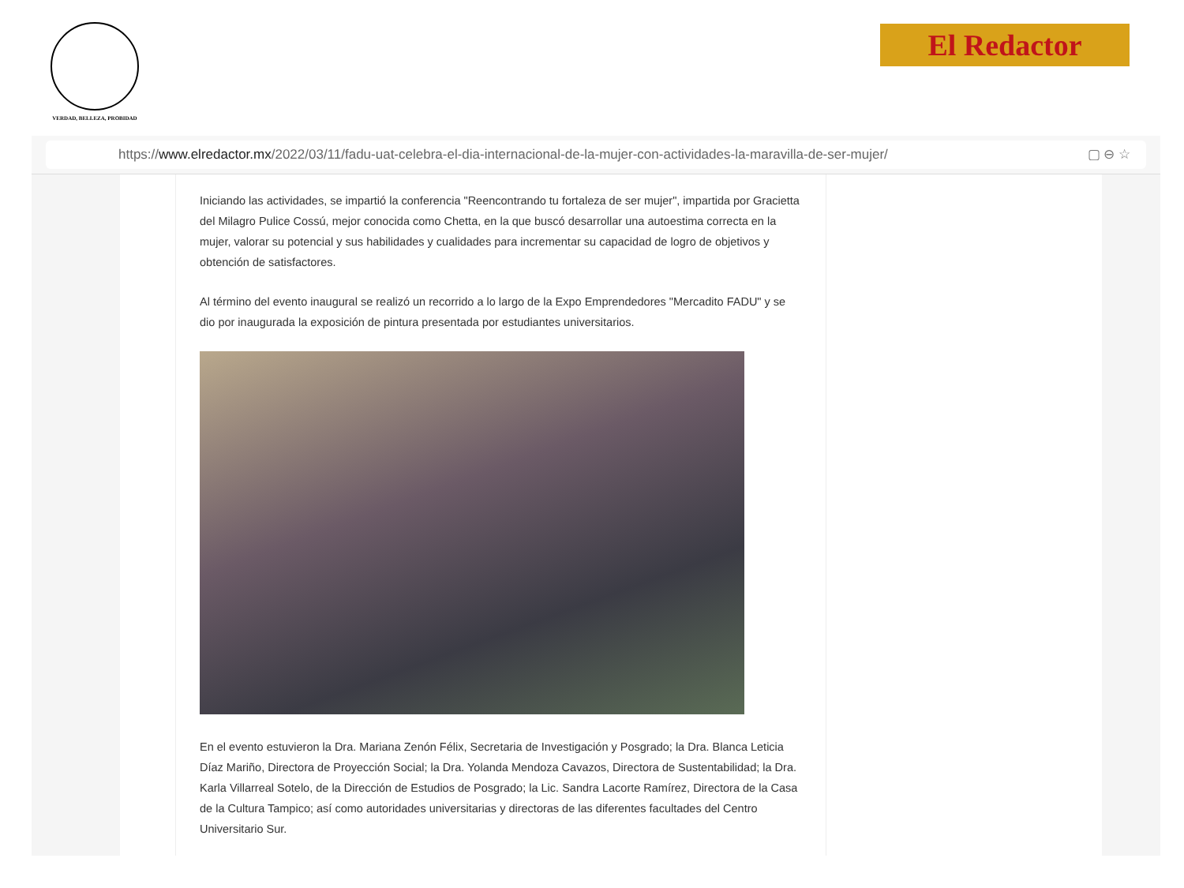VERDAD, BELLEZA, PROBIDAD El Redactor
https://www.elredactor.mx/2022/03/11/fadu-uat-celebra-el-dia-internacional-de-la-mujer-con-actividades-la-maravilla-de-ser-mujer/ ▢ ⊖ ☆
Iniciando las actividades, se impartió la conferencia "Reencontrando tu fortaleza de ser mujer", impartida por Gracietta del Milagro Pulice Cossú, mejor conocida como Chetta, en la que buscó desarrollar una autoestima correcta en la mujer, valorar su potencial y sus habilidades y cualidades para incrementar su capacidad de logro de objetivos y obtención de satisfactores.
Al término del evento inaugural se realizó un recorrido a lo largo de la Expo Emprendedores "Mercadito FADU" y se dio por inaugurada la exposición de pintura presentada por estudiantes universitarios.
En el evento estuvieron la Dra. Mariana Zenón Félix, Secretaria de Investigación y Posgrado; la Dra. Blanca Leticia Díaz Mariño, Directora de Proyección Social; la Dra. Yolanda Mendoza Cavazos, Directora de Sustentabilidad; la Dra. Karla Villarreal Sotelo, de la Dirección de Estudios de Posgrado; la Lic. Sandra Lacorte Ramírez, Directora de la Casa de la Cultura Tampico; así como autoridades universitarias y directoras de las diferentes facultades del Centro Universitario Sur.